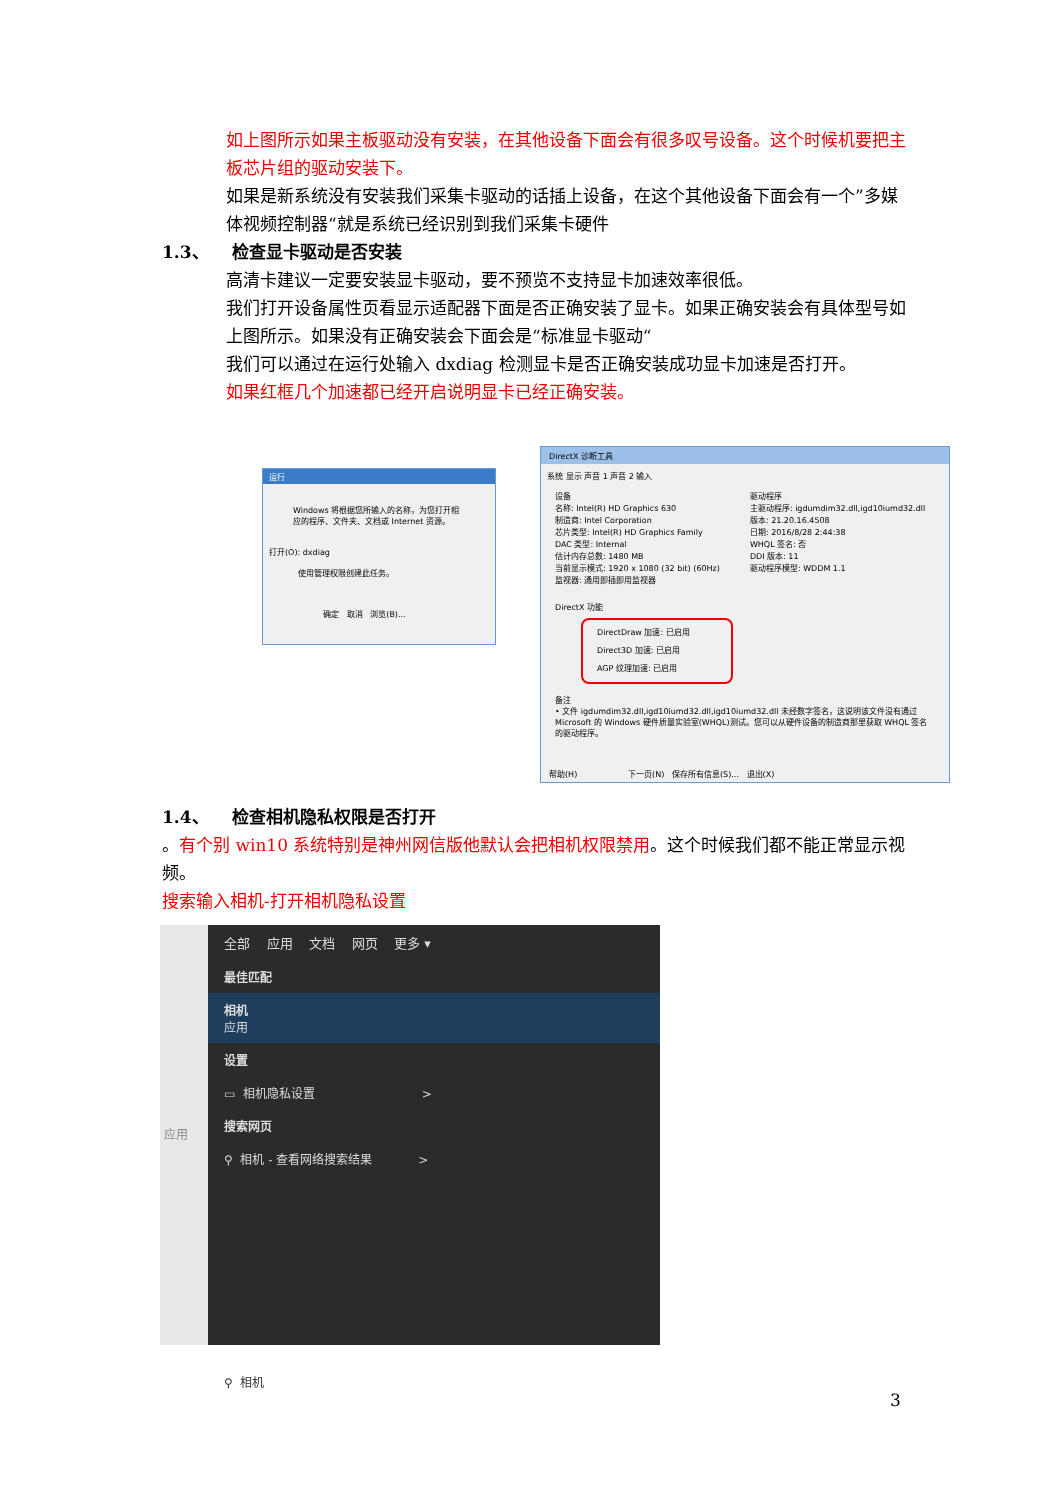如上图所示如果主板驱动没有安装，在其他设备下面会有很多叹号设备。这个时候机要把主板芯片组的驱动安装下。
如果是新系统没有安装我们采集卡驱动的话插上设备，在这个其他设备下面会有一个”多媒体视频控制器“就是系统已经识别到我们采集卡硬件
1.3、 检查显卡驱动是否安装
高清卡建议一定要安装显卡驱动，要不预览不支持显卡加速效率很低。
我们打开设备属性页看显示适配器下面是否正确安装了显卡。如果正确安装会有具体型号如上图所示。如果没有正确安装会下面会是“标准显卡驱动“
我们可以通过在运行处输入 dxdiag 检测显卡是否正确安装成功显卡加速是否打开。
如果红框几个加速都已经开启说明显卡已经正确安装。
运行
Windows 将根据您所输入的名称，为您打开相应的程序、文件夹、文档或 Internet 资源。
打开(O): dxdiag
使用管理权限创建此任务。
确定 取消 浏览(B)...
DirectX 诊断工具
系统 显示 声音 1 声音 2 输入
设备
名称: Intel(R) HD Graphics 630
制造商: Intel Corporation
芯片类型: Intel(R) HD Graphics Family
DAC 类型: Internal
估计内存总数: 1480 MB
当前显示模式: 1920 x 1080 (32 bit) (60Hz)
监视器: 通用即插即用监视器
驱动程序
主驱动程序: igdumdim32.dll,igd10iumd32.dll
版本: 21.20.16.4508
日期: 2016/8/28 2:44:38
WHQL 签名: 否
DDI 版本: 11
驱动程序模型: WDDM 1.1
DirectX 功能
DirectDraw 加速: 已启用
Direct3D 加速: 已启用
AGP 纹理加速: 已启用
备注
• 文件 igdumdim32.dll,igd10iumd32.dll,igd10iumd32.dll 未经数字签名，这说明该文件没有通过 Microsoft 的 Windows 硬件质量实验室(WHQL)测试。您可以从硬件设备的制造商那里获取 WHQL 签名的驱动程序。
帮助(H) 下一页(N) 保存所有信息(S)... 退出(X)
1.4、 检查相机隐私权限是否打开
。有个别 win10 系统特别是神州网信版他默认会把相机权限禁用。这个时候我们都不能正常显示视频。
搜索输入相机-打开相机隐私设置
应用
全部 应用 文档 网页 更多 ▾
最佳匹配
相机
应用
设置
▭ 相机隐私设置 >
搜索网页
⚲ 相机 - 查看网络搜索结果 >
⚲ 相机
3